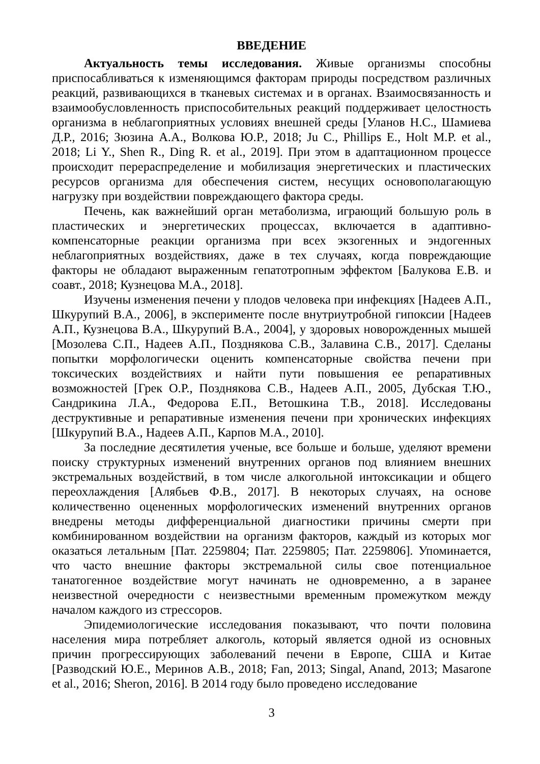ВВЕДЕНИЕ
Актуальность темы исследования. Живые организмы способны приспосабливаться к изменяющимся факторам природы посредством различных реакций, развивающихся в тканевых системах и в органах. Взаимосвязанность и взаимообусловленность приспособительных реакций поддерживает целостность организма в неблагоприятных условиях внешней среды [Уланов Н.С., Шамиева Д.Р., 2016; Зюзина А.А., Волкова Ю.Р., 2018; Ju C., Phillips E., Holt M.P. et al., 2018; Li Y., Shen R., Ding R. et al., 2019]. При этом в адаптационном процессе происходит перераспределение и мобилизация энергетических и пластических ресурсов организма для обеспечения систем, несущих основополагающую нагрузку при воздействии повреждающего фактора среды.
Печень, как важнейший орган метаболизма, играющий большую роль в пластических и энергетических процессах, включается в адаптивно-компенсаторные реакции организма при всех экзогенных и эндогенных неблагоприятных воздействиях, даже в тех случаях, когда повреждающие факторы не обладают выраженным гепатотропным эффектом [Балукова Е.В. и соавт., 2018; Кузнецова М.А., 2018].
Изучены изменения печени у плодов человека при инфекциях [Надеев А.П., Шкурупий В.А., 2006], в эксперименте после внутриутробной гипоксии [Надеев А.П., Кузнецова В.А., Шкурупий В.А., 2004], у здоровых новорожденных мышей [Мозолева С.П., Надеев А.П., Позднякова С.В., Залавина С.В., 2017]. Сделаны попытки морфологически оценить компенсаторные свойства печени при токсических воздействиях и найти пути повышения ее репаративных возможностей [Грек О.Р., Позднякова С.В., Надеев А.П., 2005, Дубская Т.Ю., Сандрикина Л.А., Федорова Е.П., Ветошкина Т.В., 2018]. Исследованы деструктивные и репаративные изменения печени при хронических инфекциях [Шкурупий В.А., Надеев А.П., Карпов М.А., 2010].
За последние десятилетия ученые, все больше и больше, уделяют времени поиску структурных изменений внутренних органов под влиянием внешних экстремальных воздействий, в том числе алкогольной интоксикации и общего переохлаждения [Алябьев Ф.В., 2017]. В некоторых случаях, на основе количественно оцененных морфологических изменений внутренних органов внедрены методы дифференциальной диагностики причины смерти при комбинированном воздействии на организм факторов, каждый из которых мог оказаться летальным [Пат. 2259804; Пат. 2259805; Пат. 2259806]. Упоминается, что часто внешние факторы экстремальной силы свое потенциальное танатогенное воздействие могут начинать не одновременно, а в заранее неизвестной очередности с неизвестными временным промежутком между началом каждого из стрессоров.
Эпидемиологические исследования показывают, что почти половина населения мира потребляет алкоголь, который является одной из основных причин прогрессирующих заболеваний печени в Европе, США и Китае [Разводский Ю.Е., Меринов А.В., 2018; Fan, 2013; Singal, Anand, 2013; Masarone et al., 2016; Sheron, 2016]. В 2014 году было проведено исследование
3